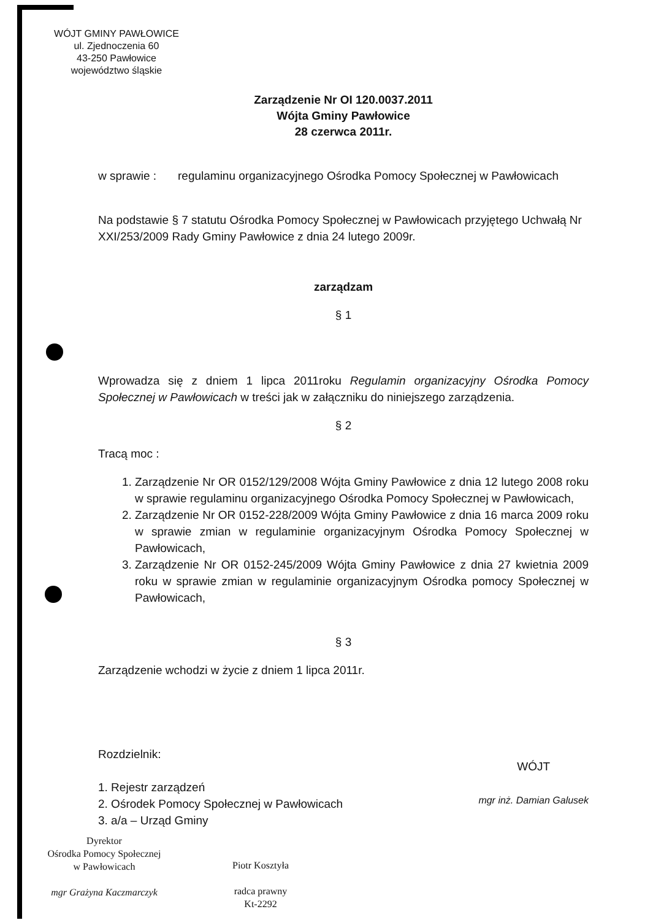WÓJT GMINY PAWŁOWICE
ul. Zjednoczenia 60
43-250 Pawłowice
województwo śląskie
Zarządzenie Nr OI 120.0037.2011
Wójta Gminy Pawłowice
28 czerwca 2011r.
w sprawie : regulaminu organizacyjnego Ośrodka Pomocy Społecznej w Pawłowicach
Na podstawie § 7 statutu Ośrodka Pomocy Społecznej w Pawłowicach przyjętego Uchwałą Nr XXI/253/2009 Rady Gminy Pawłowice z dnia 24 lutego 2009r.
zarządzam
§ 1
Wprowadza się z dniem 1 lipca 2011roku Regulamin organizacyjny Ośrodka Pomocy Społecznej w Pawłowicach w treści jak w załączniku do niniejszego zarządzenia.
§ 2
Tracą moc :
1. Zarządzenie Nr OR 0152/129/2008 Wójta Gminy Pawłowice z dnia 12 lutego 2008 roku w sprawie regulaminu organizacyjnego Ośrodka Pomocy Społecznej w Pawłowicach,
2. Zarządzenie Nr OR 0152-228/2009 Wójta Gminy Pawłowice z dnia 16 marca 2009 roku w sprawie zmian w regulaminie organizacyjnym Ośrodka Pomocy Społecznej w Pawłowicach,
3. Zarządzenie Nr OR 0152-245/2009 Wójta Gminy Pawłowice z dnia 27 kwietnia 2009 roku w sprawie zmian w regulaminie organizacyjnym Ośrodka pomocy Społecznej w Pawłowicach,
§ 3
Zarządzenie wchodzi w życie z dniem 1 lipca 2011r.
Rozdzielnik:
1. Rejestr zarządzeń
2. Ośrodek Pomocy Społecznej w Pawłowicach
3. a/a – Urząd Gminy
WÓJT
mgr inż. Damian Galusek
Dyrektor
Ośrodka Pomocy Społecznej
w Pawłowicach
mgr Grażyna Kaczmarczyk
Piotr Kosztyła
radca prawny
Kt-2292